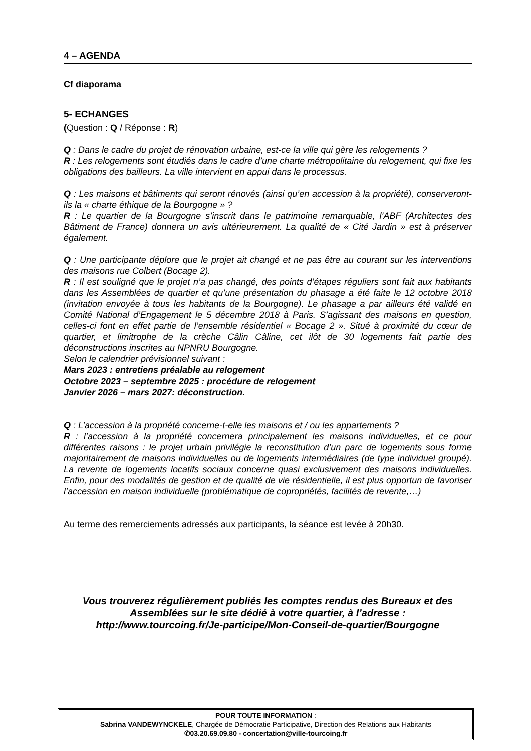4 – AGENDA
Cf diaporama
5- ECHANGES
(Question : Q / Réponse : R)
Q : Dans le cadre du projet de rénovation urbaine, est-ce la ville qui gère les relogements ?
R : Les relogements sont étudiés dans le cadre d’une charte métropolitaine du relogement, qui fixe les obligations des bailleurs. La ville intervient en appui dans le processus.
Q : Les maisons et bâtiments qui seront rénovés (ainsi qu’en accession à la propriété), conserveront-ils la « charte éthique de la Bourgogne » ?
R : Le quartier de la Bourgogne s’inscrit dans le patrimoine remarquable, l’ABF (Architectes des Bâtiment de France) donnera un avis ultérieurement. La qualité de « Cité Jardin » est à préserver également.
Q : Une participante déplore que le projet ait changé et ne pas être au courant sur les interventions des maisons rue Colbert (Bocage 2).
R : Il est souligné que le projet n’a pas changé, des points d’étapes réguliers sont fait aux habitants dans les Assemblées de quartier et qu’une présentation du phasage a été faite le 12 octobre 2018 (invitation envoyée à tous les habitants de la Bourgogne). Le phasage a par ailleurs été validé en Comité National d’Engagement le 5 décembre 2018 à Paris. S’agissant des maisons en question, celles-ci font en effet partie de l’ensemble résidentiel « Bocage 2 ». Situé à proximité du cœur de quartier, et limitrophe de la crèche Câlin Câline, cet ilôt de 30 logements fait partie des déconstructions inscrites au NPNRU Bourgogne.
Selon le calendrier prévisionnel suivant :
Mars 2023 : entretiens préalable au relogement
Octobre 2023 – septembre 2025 : procédure de relogement
Janvier 2026 – mars 2027: déconstruction.
Q : L’accession à la propriété concerne-t-elle les maisons et / ou les appartements ?
R : l’accession à la propriété concernera principalement les maisons individuelles, et ce pour différentes raisons : le projet urbain privilégie la reconstitution d’un parc de logements sous forme majoritairement de maisons individuelles ou de logements intermédiaires (de type individuel groupé). La revente de logements locatifs sociaux concerne quasi exclusivement des maisons individuelles. Enfin, pour des modalités de gestion et de qualité de vie résidentielle, il est plus opportun de favoriser l’accession en maison individuelle (problématique de copropriétés, facilités de revente,…)
Au terme des remerciements adressés aux participants, la séance est levée à 20h30.
Vous trouverez régulièrement publiés les comptes rendus des Bureaux et des Assemblées sur le site dédié à votre quartier, à l’adresse :
http://www.tourcoing.fr/Je-participe/Mon-Conseil-de-quartier/Bourgogne
POUR TOUTE INFORMATION :
Sabrina VANDEWYNCKELE, Chargée de Démocratie Participative, Direction des Relations aux Habitants
✆03.20.69.09.80 - concertation@ville-tourcoing.fr